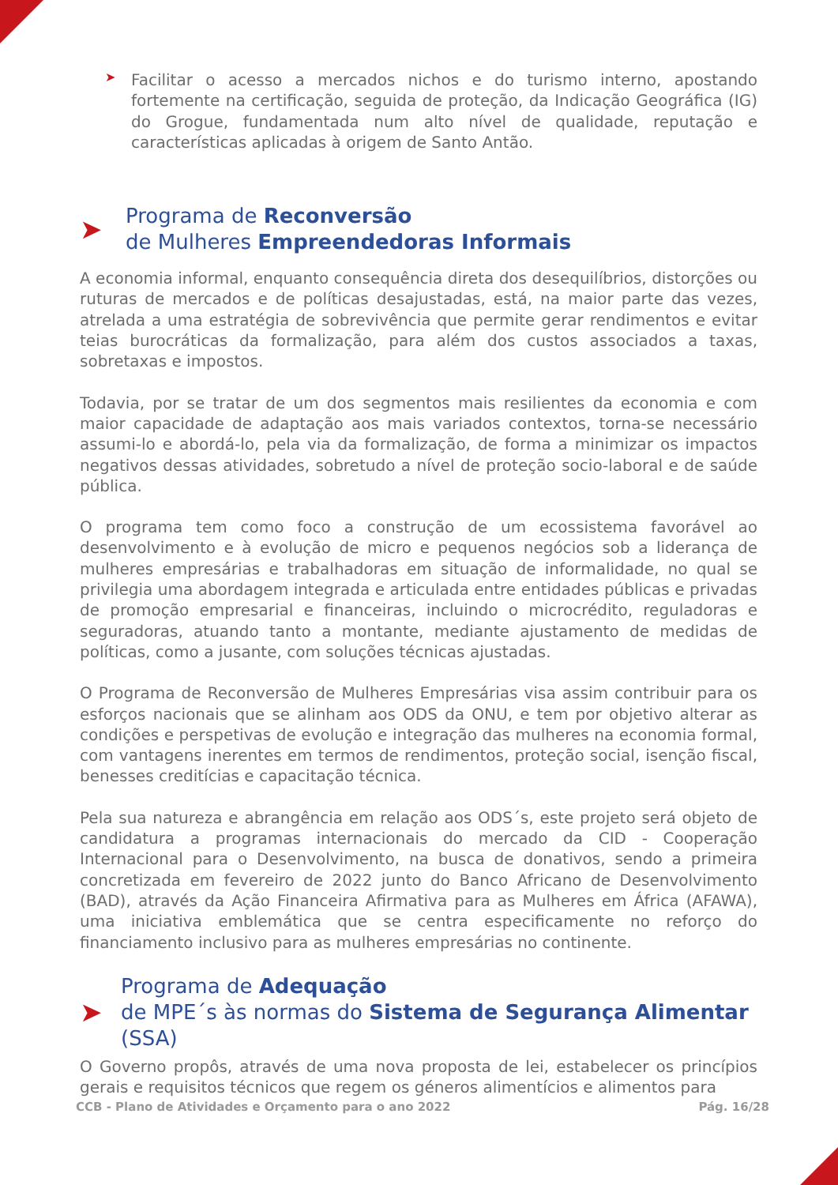➤
Facilitar o acesso a mercados nichos e do turismo interno, apostando fortemente na certificação, seguida de proteção, da Indicação Geográfica (IG) do Grogue, fundamentada num alto nível de qualidade, reputação e características aplicadas à origem de Santo Antão.
➤ Programa de Reconversão
de Mulheres Empreendedoras Informais
A economia informal, enquanto consequência direta dos desequilíbrios, distorções ou ruturas de mercados e de políticas desajustadas, está, na maior parte das vezes, atrelada a uma estratégia de sobrevivência que permite gerar rendimentos e evitar teias burocráticas da formalização, para além dos custos associados a taxas, sobretaxas e impostos.
Todavia, por se tratar de um dos segmentos mais resilientes da economia e com maior capacidade de adaptação aos mais variados contextos, torna-se necessário assumi-lo e abordá-lo, pela via da formalização, de forma a minimizar os impactos negativos dessas atividades, sobretudo a nível de proteção socio-laboral e de saúde pública.
O programa tem como foco a construção de um ecossistema favorável ao desenvolvimento e à evolução de micro e pequenos negócios sob a liderança de mulheres empresárias e trabalhadoras em situação de informalidade, no qual se privilegia uma abordagem integrada e articulada entre entidades públicas e privadas de promoção empresarial e financeiras, incluindo o microcrédito, reguladoras e seguradoras, atuando tanto a montante, mediante ajustamento de medidas de políticas, como a jusante, com soluções técnicas ajustadas.
O Programa de Reconversão de Mulheres Empresárias visa assim contribuir para os esforços nacionais que se alinham aos ODS da ONU, e tem por objetivo alterar as condições e perspetivas de evolução e integração das mulheres na economia formal, com vantagens inerentes em termos de rendimentos, proteção social, isenção fiscal, benesses creditícias e capacitação técnica.
Pela sua natureza e abrangência em relação aos ODS´s, este projeto será objeto de candidatura a programas internacionais do mercado da CID - Cooperação Internacional para o Desenvolvimento, na busca de donativos, sendo a primeira concretizada em fevereiro de 2022 junto do Banco Africano de Desenvolvimento (BAD), através da Ação Financeira Afirmativa para as Mulheres em África (AFAWA), uma iniciativa emblemática que se centra especificamente no reforço do financiamento inclusivo para as mulheres empresárias no continente.
➤ Programa de Adequação
de MPE´s às normas do Sistema de Segurança Alimentar (SSA)
O Governo propôs, através de uma nova proposta de lei, estabelecer os princípios gerais e requisitos técnicos que regem os géneros alimentícios e alimentos para
CCB - Plano de Atividades e Orçamento para o ano 2022 Pág. 16/28